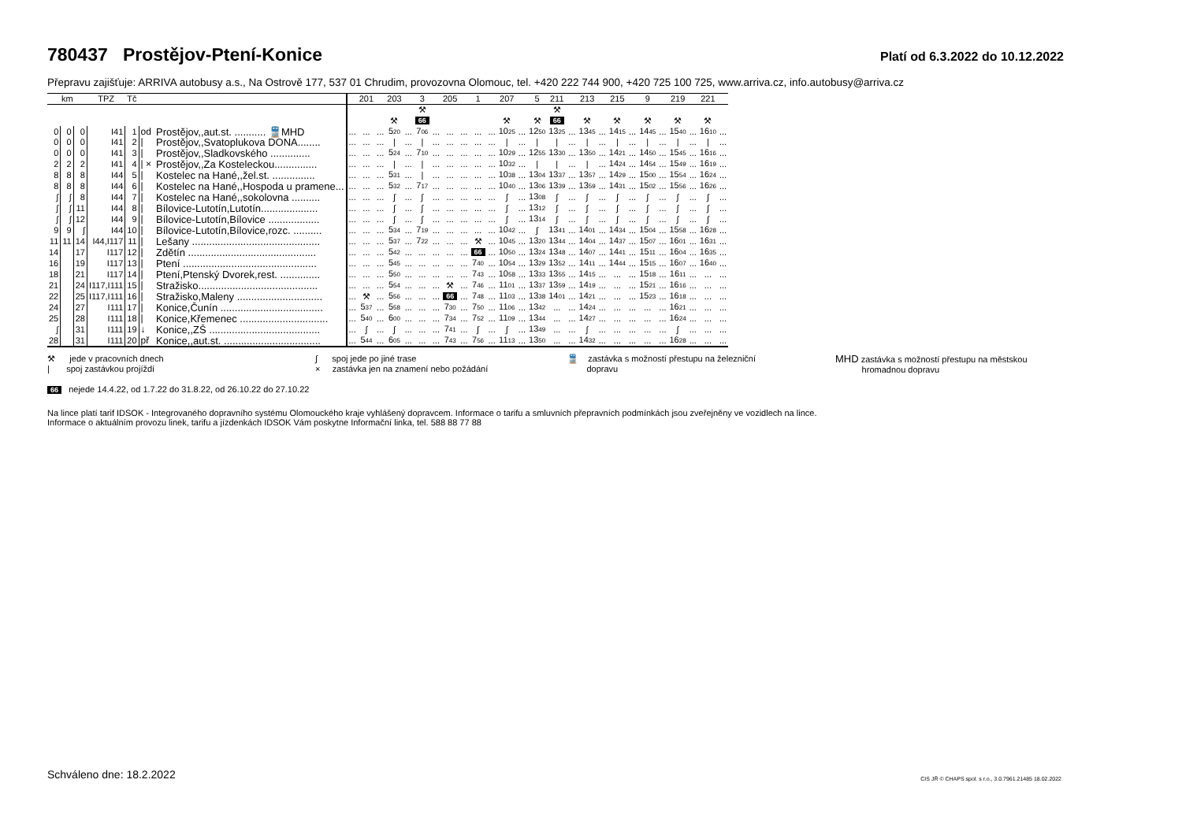780437 Prostějov-Ptení-Konice
Platí od 6.3.2022 do 10.12.2022
Přepravu zajišťuje: ARRIVA autobusy a.s., Na Ostrově 177, 537 01 Chrudim, provozovna Olomouc, tel. +420 222 744 900, +420 725 100 725, www.arriva.cz, info.autobusy@arriva.cz
| km | | | TPZ | Tč | | | | 201 | | 203 | | 3 | | 205 | | 1 | | 207 | | 5 | 211 | | 213 | | 215 | | 9 | | 219 | | 221 | |
| --- | --- | --- | --- | --- | --- | --- | --- | --- | --- | --- | --- | --- | --- | --- | --- | --- | --- | --- | --- | --- | --- | --- | --- | --- | --- | --- | --- | --- | --- | --- | --- | --- |
| | | | | | | | | | | | | ⚒ | | | | | | | | | ⚒ | | | | | | | | | | | |
| | | | | | | | | | | ⚒ | | 66 | | | | | | ⚒ | | ⚒ | 66 | | ⚒ | | ⚒ | | ⚒ | | ⚒ | | ⚒ | |
| 0 | 0 | 0 | I41 | 1 | od | Prostějov,,aut.st. ........... 🚆MHD | ... | ... | ... | 5 20 | ... | 7 06 | ... | ... | ... | ... | ... | 10 25 | ... | 12 50 | 13 25 | ... | 13 45 | ... | 14 15 | ... | 14 45 | ... | 15 40 | ... | 16 10 | ... |
| 0 | 0 | 0 | I41 | 2 | / | Prostějov,,Svatoplukova DONA........ | ... | ... | ... | / | ... | / | ... | ... | ... | ... | ... | / | ... | / | / | ... | / | ... | / | ... | / | ... | / | ... | / | ... |
| 0 | 0 | 0 | I41 | 3 | / | Prostějov,,Sladkovského .............. | ... | ... | ... | 5 24 | ... | 7 10 | ... | ... | ... | ... | ... | 10 29 | ... | 12 55 | 13 30 | ... | 13 50 | ... | 14 21 | ... | 14 50 | ... | 15 45 | ... | 16 16 | ... |
| 2 | 2 | 2 | I41 | 4 | / × | Prostějov,,Za Kosteleckou............... | ... | ... | ... | / | ... | / | ... | ... | ... | ... | ... | 10 32 | ... | / | / | ... | / | ... | 14 24 | ... | 14 54 | ... | 15 49 | ... | 16 19 | ... |
| 8 | 8 | 8 | I44 | 5 | / | Kostelec na Hané,,žel.st. ............... | ... | ... | ... | 5 31 | ... | / | ... | ... | ... | ... | ... | 10 38 | ... | 13 04 | 13 37 | ... | 13 57 | ... | 14 29 | ... | 15 00 | ... | 15 54 | ... | 16 24 | ... |
| 8 | 8 | 8 | I44 | 6 | / | Kostelec na Hané,,Hospoda u pramene... | ... | ... | ... | 5 32 | ... | 7 17 | ... | ... | ... | ... | ... | 10 40 | ... | 13 06 | 13 39 | ... | 13 59 | ... | 14 31 | ... | 15 02 | ... | 15 56 | ... | 16 26 | ... |
| ∫ | ∫ | 8 | I44 | 7 | / | Kostelec na Hané,,sokolovna .......... | ... | ... | ... | ∫ | ... | ∫ | ... | ... | ... | ... | ... | ∫ | ... | 13 08 | ∫ | ... | ∫ | ... | ∫ | ... | ∫ | ... | ∫ | ... | ∫ | ... |
| ∫ | ∫ | 11 | I44 | 8 | / | Bílovice-Lutotín,Lutotín.................... | ... | ... | ... | ∫ | ... | ∫ | ... | ... | ... | ... | ... | ∫ | ... | 13 12 | ∫ | ... | ∫ | ... | ∫ | ... | ∫ | ... | ∫ | ... | ∫ | ... |
| ∫ | ∫ | 12 | I44 | 9 | / | Bílovice-Lutotín,Bílovice .................. | ... | ... | ... | ∫ | ... | ∫ | ... | ... | ... | ... | ... | ∫ | ... | 13 14 | ∫ | ... | ∫ | ... | ∫ | ... | ∫ | ... | ∫ | ... | ∫ | ... |
| 9 | 9 | ∫ | I44 | 10 | / | Bílovice-Lutotín,Bílovice,rozc. .......... | ... | ... | ... | 5 34 | ... | 7 19 | ... | ... | ... | ... | ... | 10 42 | ... | ∫ | 13 41 | ... | 14 01 | ... | 14 34 | ... | 15 04 | ... | 15 58 | ... | 16 28 | ... |
| 11 | 11 | 14 | I44,I117 | 11 | / | Lešany ............................................. | ... | ... | ... | 5 37 | ... | 7 22 | ... | ... | ... | ⚒ | ... | 10 45 | ... | 13 20 | 13 44 | ... | 14 04 | ... | 14 37 | ... | 15 07 | ... | 16 01 | ... | 16 31 | ... |
| 14 | | 17 | I117 | 12 | / | Zdětín ............................................. | ... | ... | ... | 5 42 | ... | ... | ... | ... | ... | 66 | ... | 10 50 | ... | 13 24 | 13 48 | ... | 14 07 | ... | 14 41 | ... | 15 11 | ... | 16 04 | ... | 16 35 | ... |
| 16 | | 19 | I117 | 13 | / | Ptení ............................................... | ... | ... | ... | 5 45 | ... | ... | ... | ... | ... | 7 40 | ... | 10 54 | ... | 13 29 | 13 52 | ... | 14 11 | ... | 14 44 | ... | 15 15 | ... | 16 07 | ... | 16 40 | ... |
| 18 | | 21 | I117 | 14 | / | Ptení,Ptenský Dvorek,rest. .............. | ... | ... | ... | 5 50 | ... | ... | ... | ... | ... | 7 43 | ... | 10 58 | ... | 13 33 | 13 55 | ... | 14 15 | ... | ... | ... | 15 18 | ... | 16 11 | ... | ... | ... |
| 21 | | 24 | I117,I111 | 15 | / | Stražisko.......................................... | ... | ... | ... | 5 54 | ... | ... | ... | ⚒ | ... | 7 46 | ... | 11 01 | ... | 13 37 | 13 59 | ... | 14 19 | ... | ... | ... | 15 21 | ... | 16 16 | ... | ... | ... |
| 22 | | 25 | I117,I111 | 16 | / | Stražisko,Maleny .............................. | ... | ⚒ | ... | 5 56 | ... | ... | ... | 66 | ... | 7 48 | ... | 11 03 | ... | 13 38 | 14 01 | ... | 14 21 | ... | ... | ... | 15 23 | ... | 16 18 | ... | ... | ... |
| 24 | | 27 | I111 | 17 | / | Konice,Čunín .................................... | ... | 5 37 | ... | 5 58 | ... | ... | ... | 7 30 | ... | 7 50 | ... | 11 06 | ... | 13 42 | ... | ... | 14 24 | ... | ... | ... | ... | ... | 16 21 | ... | ... | ... |
| 25 | | 28 | I111 | 18 | / | Konice,Křemenec ............................... | ... | 5 40 | ... | 6 00 | ... | ... | ... | 7 34 | ... | 7 52 | ... | 11 09 | ... | 13 44 | ... | ... | 14 27 | ... | ... | ... | ... | ... | 16 24 | ... | ... | ... |
| ∫ | | 31 | I111 | 19 | ↓ | Konice,,ZŠ ....................................... | ... | ∫ | ... | ∫ | ... | ... | ... | 7 41 | ... | ∫ | ... | ∫ | ... | 13 49 | ... | ... | ∫ | ... | ... | ... | ... | ... | ∫ | ... | ... | ... |
| 28 | | 31 | I111 | 20 | př | Konice,,aut.st. .................................. | ... | 5 44 | ... | 6 05 | ... | ... | ... | 7 43 | ... | 7 56 | ... | 11 13 | ... | 13 50 | ... | ... | 14 32 | ... | ... | ... | ... | ... | 16 28 | ... | ... | ... |
⚒ jede v pracovních dnech
| spoj zastávkou projíždí
∫ spoj jede po jiné trase
× zastávka jen na znamení nebo požádání
🚆 zastávka s možností přestupu na železniční
dopravu
MHD zastávka s možností přestupu na městskou
hromadnou dopravu
66 nejede 14.4.22, od 1.7.22 do 31.8.22, od 26.10.22 do 27.10.22
Na lince platí tarif IDSOK - Integrovaného dopravního systému Olomouckého kraje vyhlášený dopravcem. Informace o tarifu a smluvních přepravních podmínkách jsou zveřejněny ve vozidlech na lince.
Informace o aktuálním provozu linek, tarifu a jízdenkách IDSOK Vám poskytne Informační linka, tel. 588 88 77 88
Schváleno dne: 18.2.2022
CIS JŘ © CHAPS spol. s r.o., 3.0.7961.21485 18.02.2022